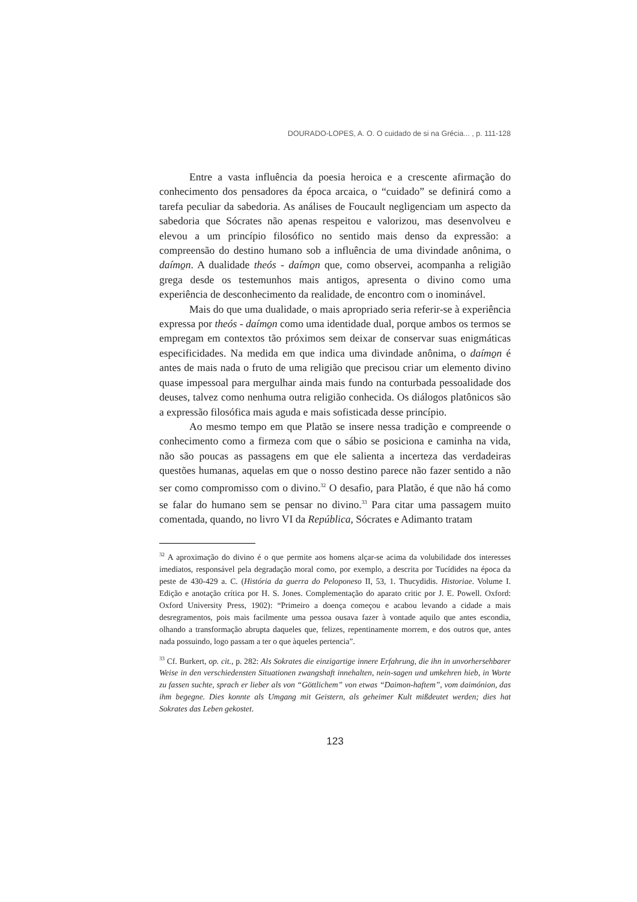DOURADO-LOPES, A. O. O cuidado de si na Grécia... , p. 111-128
Entre a vasta influência da poesia heroica e a crescente afirmação do conhecimento dos pensadores da época arcaica, o “cuidado” se definirá como a tarefa peculiar da sabedoria. As análises de Foucault negligenciam um aspecto da sabedoria que Sócrates não apenas respeitou e valorizou, mas desenvolveu e elevou a um princípio filosófico no sentido mais denso da expressão: a compreensão do destino humano sob a influência de uma divindade anônima, o daímo̱n. A dualidade theós - daímo̱n que, como observei, acompanha a religião grega desde os testemunhos mais antigos, apresenta o divino como uma experiência de desconhecimento da realidade, de encontro com o inominável.
Mais do que uma dualidade, o mais apropriado seria referir-se à experiência expressa por theós - daímo̱n como uma identidade dual, porque ambos os termos se empregam em contextos tão próximos sem deixar de conservar suas enigmáticas especificidades. Na medida em que indica uma divindade anônima, o daímo̱n é antes de mais nada o fruto de uma religião que precisou criar um elemento divino quase impessoal para mergulhar ainda mais fundo na conturbada pessoalidade dos deuses, talvez como nenhuma outra religião conhecida. Os diálogos platônicos são a expressão filosófica mais aguda e mais sofisticada desse princípio.
Ao mesmo tempo em que Platão se insere nessa tradição e compreende o conhecimento como a firmeza com que o sábio se posiciona e caminha na vida, não são poucas as passagens em que ele salienta a incerteza das verdadeiras questões humanas, aquelas em que o nosso destino parece não fazer sentido a não ser como compromisso com o divino.<sup>32</sup> O desafio, para Platão, é que não há como se falar do humano sem se pensar no divino.<sup>33</sup> Para citar uma passagem muito comentada, quando, no livro VI da República, Sócrates e Adimanto tratam
<sup>32</sup> A aproximação do divino é o que permite aos homens alçar-se acima da volubilidade dos interesses imediatos, responsável pela degradação moral como, por exemplo, a descrita por Tucídides na época da peste de 430-429 a. C. (História da guerra do Peloponeso II, 53, 1. Thucydidis. Historiae. Volume I. Edição e anotação crítica por H. S. Jones. Complementação do aparato critic por J. E. Powell. Oxford: Oxford University Press, 1902): “Primeiro a doença começou e acabou levando a cidade a mais desregramentos, pois mais facilmente uma pessoa ousava fazer à vontade aquilo que antes escondia, olhando a transformação abrupta daqueles que, felizes, repentinamente morrem, e dos outros que, antes nada possuindo, logo passam a ter o que àqueles pertencia”.
<sup>33</sup> Cf. Burkert, op. cit., p. 282: Als Sokrates die einzigartige innere Erfahrung, die ihn in unvorhersehbarer Weise in den verschiedensten Situationen zwangshaft innehalten, nein-sagen und umkehren hieb, in Worte zu fassen suchte, sprach er lieber als von “Göttlichem” von etwas “Daimon-haftem”, vom daimónion, das ihm begegne. Dies konnte als Umgang mit Geistern, als geheimer Kult mißdeutet werden; dies hat Sokrates das Leben gekostet.
123